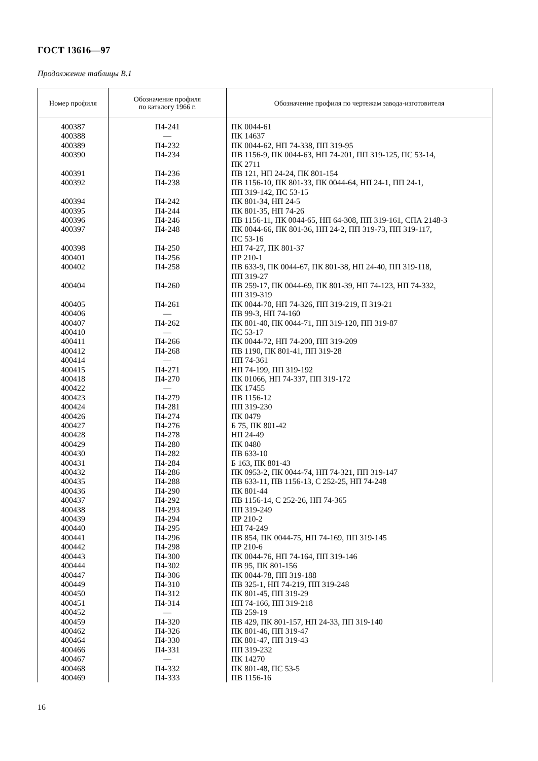ГОСТ 13616—97
Продолжение таблицы В.1
| Номер профиля | Обозначение профиля по каталогу 1966 г. | Обозначение профиля по чертежам завода-изготовителя |
| --- | --- | --- |
| 400387 400388 400389 400390 400391 400392 400394 400395 400396 400397 400398 400401 400402 400404 400405 400406 400407 400410 400411 400412 400414 400415 400418 400422 400423 400424 400426 400427 400428 400429 400430 400431 400432 400435 400436 400437 400438 400439 400440 400441 400442 400443 400444 400447 400449 400450 400451 400452 400459 400462 400464 400466 400467 400468 400469 | П4-241 — П4-232 П4-234 П4-236 П4-238 П4-242 П4-244 П4-246 П4-248 П4-250 П4-256 П4-258 П4-260 П4-261 — П4-262 — П4-266 П4-268 — П4-271 П4-270 — П4-279 П4-281 П4-274 П4-276 П4-278 П4-280 П4-282 П4-284 П4-286 П4-288 П4-290 П4-292 П4-293 П4-294 П4-295 П4-296 П4-298 П4-300 П4-302 П4-306 П4-310 П4-312 П4-314 — П4-320 П4-326 П4-330 П4-331 — П4-332 П4-333 | ПК 0044-61 ПК 14637 ПК 0044-62, НП 74-338, ПП 319-95 ПВ 1156-9, ПК 0044-63, НП 74-201, ПП 319-125, ПС 53-14, ПК 2711 ПВ 121, НП 24-24, ПК 801-154 ПВ 1156-10, ПК 801-33, ПК 0044-64, НП 24-1, ПП 24-1, ПП 319-142, ПС 53-15 ПК 801-34, НП 24-5 ПК 801-35, НП 74-26 ПВ 1156-11, ПК 0044-65, НП 64-308, ПП 319-161, СПА 2148-3 ПК 0044-66, ПК 801-36, НП 24-2, ПП 319-73, ПП 319-117, ПС 53-16 НП 74-27, ПК 801-37 ПР 210-1 ПВ 633-9, ПК 0044-67, ПК 801-38, НП 24-40, ПП 319-118, ПП 319-27 ПВ 259-17, ПК 0044-69, ПК 801-39, НП 74-123, НП 74-332, ПП 319-319 ПК 0044-70, НП 74-326, ПП 319-219, П 319-21 ПВ 99-3, НП 74-160 ПК 801-40, ПК 0044-71, ПП 319-120, ПП 319-87 ПС 53-17 ПК 0044-72, НП 74-200, ПП 319-209 ПВ 1190, ПК 801-41, ПП 319-28 НП 74-361 НП 74-199, ПП 319-192 ПК 01066, НП 74-337, ПП 319-172 ПК 17455 ПВ 1156-12 ПП 319-230 ПК 0479 Б 75, ПК 801-42 НП 24-49 ПК 0480 ПВ 633-10 Б 163, ПК 801-43 ПК 0953-2, ПК 0044-74, НП 74-321, ПП 319-147 ПВ 633-11, ПВ 1156-13, С 252-25, НП 74-248 ПК 801-44 ПВ 1156-14, С 252-26, НП 74-365 ПП 319-249 ПР 210-2 НП 74-249 ПВ 854, ПК 0044-75, НП 74-169, ПП 319-145 ПР 210-6 ПК 0044-76, НП 74-164, ПП 319-146 ПВ 95, ПК 801-156 ПК 0044-78, ПП 319-188 ПВ 325-1, НП 74-219, ПП 319-248 ПК 801-45, ПП 319-29 НП 74-166, ПП 319-218 ПВ 259-19 ПВ 429, ПК 801-157, НП 24-33, ПП 319-140 ПК 801-46, ПП 319-47 ПК 801-47, ПП 319-43 ПП 319-232 ПК 14270 ПК 801-48, ПС 53-5 ПВ 1156-16 |
16